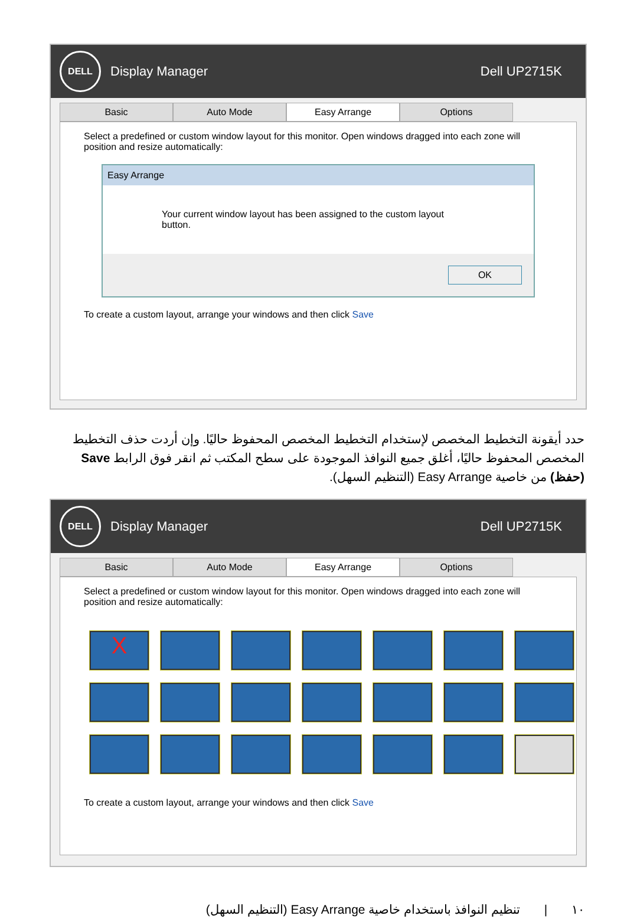DELL
Display Manager Dell UP2715K
Basic Auto Mode Easy Arrange Options
Select a predefined or custom window layout for this monitor. Open windows dragged into each zone will position and resize automatically:
Easy Arrange
Your current window layout has been assigned to the custom layout button.
OK
To create a custom layout, arrange your windows and then click Save
حدد أيقونة التخطيط المخصص لإستخدام التخطيط المخصص المحفوظ حاليًا. وإن أردت حذف التخطيط المخصص المحفوظ حاليًا، أغلق جميع النوافذ الموجودة على سطح المكتب ثم انقر فوق الرابط Save (حفظ) من خاصية Easy Arrange (التنظيم السهل).
DELL
Display Manager Dell UP2715K
Basic Auto Mode Easy Arrange Options
Select a predefined or custom window layout for this monitor. Open windows dragged into each zone will position and resize automatically:
X
To create a custom layout, arrange your windows and then click Save
١٠ | تنظيم النوافذ باستخدام خاصية Easy Arrange (التنظيم السهل)